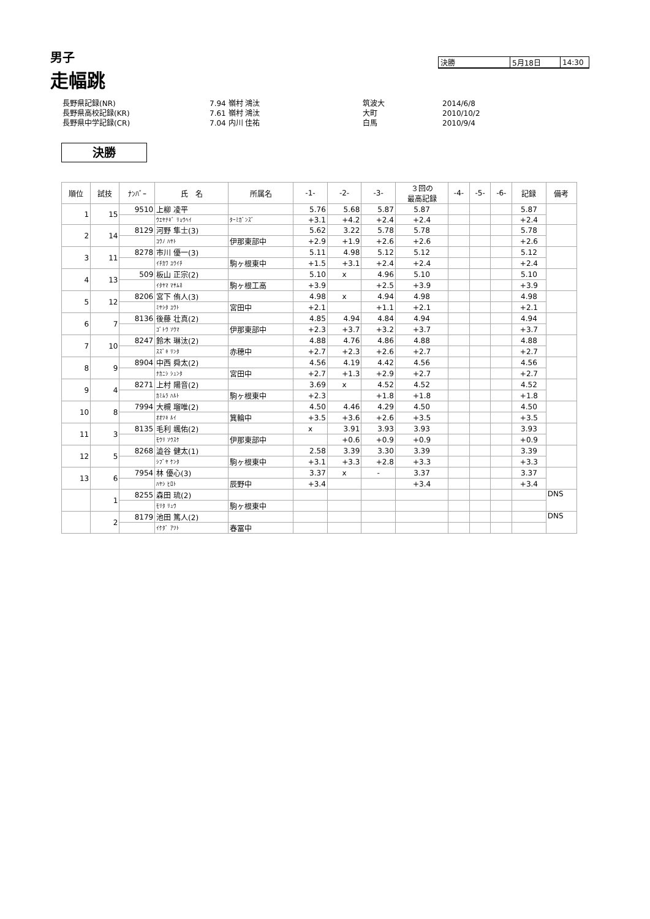男子
走幅跳
| 決勝 | 5月18日 | 14:30 |
| 長野県記録(NR) | 7.94 嶺村 鴻汰 | 筑波大 | 2014/6/8 |
| 長野県高校記録(KR) | 7.61 嶺村 鴻汰 | 大町 | 2010/10/2 |
| 長野県中学記録(CR) | 7.04 内川 佳祐 | 白馬 | 2010/9/4 |
決勝
| 順位 | 試技 | ﾅﾝﾊﾞｰ | 氏 名 | 所属名 | -1- | -2- | -3- | ３回の 最高記録 | -4- | -5- | -6- | 記録 | 備考 |
| --- | --- | --- | --- | --- | --- | --- | --- | --- | --- | --- | --- | --- | --- |
| 1 | 15 | 9510 | 上柳 凌平 | | 5.76 | 5.68 | 5.87 | 5.87 | | | | 5.87 | |
| | | | ｳｴﾔﾅｷﾞ ﾘｮｳﾍｲ | ﾀｰﾐｶﾞﾝｽﾞ | +3.1 | +4.2 | +2.4 | +2.4 | | | | +2.4 | |
| 2 | 14 | 8129 | 河野 隼士(3) | | 5.62 | 3.22 | 5.78 | 5.78 | | | | 5.78 | |
| | | | ｺｳﾉ ﾊﾔﾄ | 伊那東部中 | +2.9 | +1.9 | +2.6 | +2.6 | | | | +2.6 | |
| 3 | 11 | 8278 | 市川 優一(3) | | 5.11 | 4.98 | 5.12 | 5.12 | | | | 5.12 | |
| | | | ｲﾁｶﾜ ﾕｳｲﾁ | 駒ヶ根東中 | +1.5 | +3.1 | +2.4 | +2.4 | | | | +2.4 | |
| 4 | 13 | 509 | 板山 正宗(2) | | 5.10 | x | 4.96 | 5.10 | | | | 5.10 | |
| | | | ｲﾀﾔﾏ ﾏｻﾑﾈ | 駒ヶ根工高 | +3.9 | | +2.5 | +3.9 | | | | +3.9 | |
| 5 | 12 | 8206 | 宮下 侑人(3) | | 4.98 | x | 4.94 | 4.98 | | | | 4.98 | |
| | | | ﾐﾔｼﾀ ﾕｳﾄ | 宮田中 | +2.1 | | +1.1 | +2.1 | | | | +2.1 | |
| 6 | 7 | 8136 | 後藤 壮真(2) | | 4.85 | 4.94 | 4.84 | 4.94 | | | | 4.94 | |
| | | | ｺﾞﾄｳ ｿｳﾏ | 伊那東部中 | +2.3 | +3.7 | +3.2 | +3.7 | | | | +3.7 | |
| 7 | 10 | 8247 | 鈴木 琳汰(2) | | 4.88 | 4.76 | 4.86 | 4.88 | | | | 4.88 | |
| | | | ｽｽﾞｷ ﾘﾝﾀ | 赤穂中 | +2.7 | +2.3 | +2.6 | +2.7 | | | | +2.7 | |
| 8 | 9 | 8904 | 中西 舜太(2) | | 4.56 | 4.19 | 4.42 | 4.56 | | | | 4.56 | |
| | | | ﾅｶﾆｼ ｼｭﾝﾀ | 宮田中 | +2.7 | +1.3 | +2.9 | +2.7 | | | | +2.7 | |
| 9 | 4 | 8271 | 上村 陽音(2) | | 3.69 | x | 4.52 | 4.52 | | | | 4.52 | |
| | | | ｶﾐﾑﾗ ﾊﾙﾄ | 駒ヶ根東中 | +2.3 | | +1.8 | +1.8 | | | | +1.8 | |
| 10 | 8 | 7994 | 大槻 瑠唯(2) | | 4.50 | 4.46 | 4.29 | 4.50 | | | | 4.50 | |
| | | | ｵｵﾂｷ ﾙｲ | 箕輪中 | +3.5 | +3.6 | +2.6 | +3.5 | | | | +3.5 | |
| 11 | 3 | 8135 | 毛利 颯佑(2) | | x | 3.91 | 3.93 | 3.93 | | | | 3.93 | |
| | | | ﾓｳﾘ ｿｳｽｹ | 伊那東部中 | | +0.6 | +0.9 | +0.9 | | | | +0.9 | |
| 12 | 5 | 8268 | 澁谷 健太(1) | | 2.58 | 3.39 | 3.30 | 3.39 | | | | 3.39 | |
| | | | ｼﾌﾞﾔ ｹﾝﾀ | 駒ヶ根東中 | +3.1 | +3.3 | +2.8 | +3.3 | | | | +3.3 | |
| 13 | 6 | 7954 | 林 優心(3) | | 3.37 | x | - | 3.37 | | | | 3.37 | |
| | | | ﾊﾔｼ ﾋﾛﾄ | 辰野中 | +3.4 | | | +3.4 | | | | +3.4 | |
| | 1 | 8255 | 森田 琉(2) | | | | | | | | | | DNS |
| | | | ﾓﾘﾀ ﾘｭｳ | 駒ヶ根東中 | | | | | | | | | |
| | 2 | 8179 | 池田 篤人(2) | | | | | | | | | | DNS |
| | | | ｲｹﾀﾞ ｱﾂﾄ | 春冨中 | | | | | | | | | |